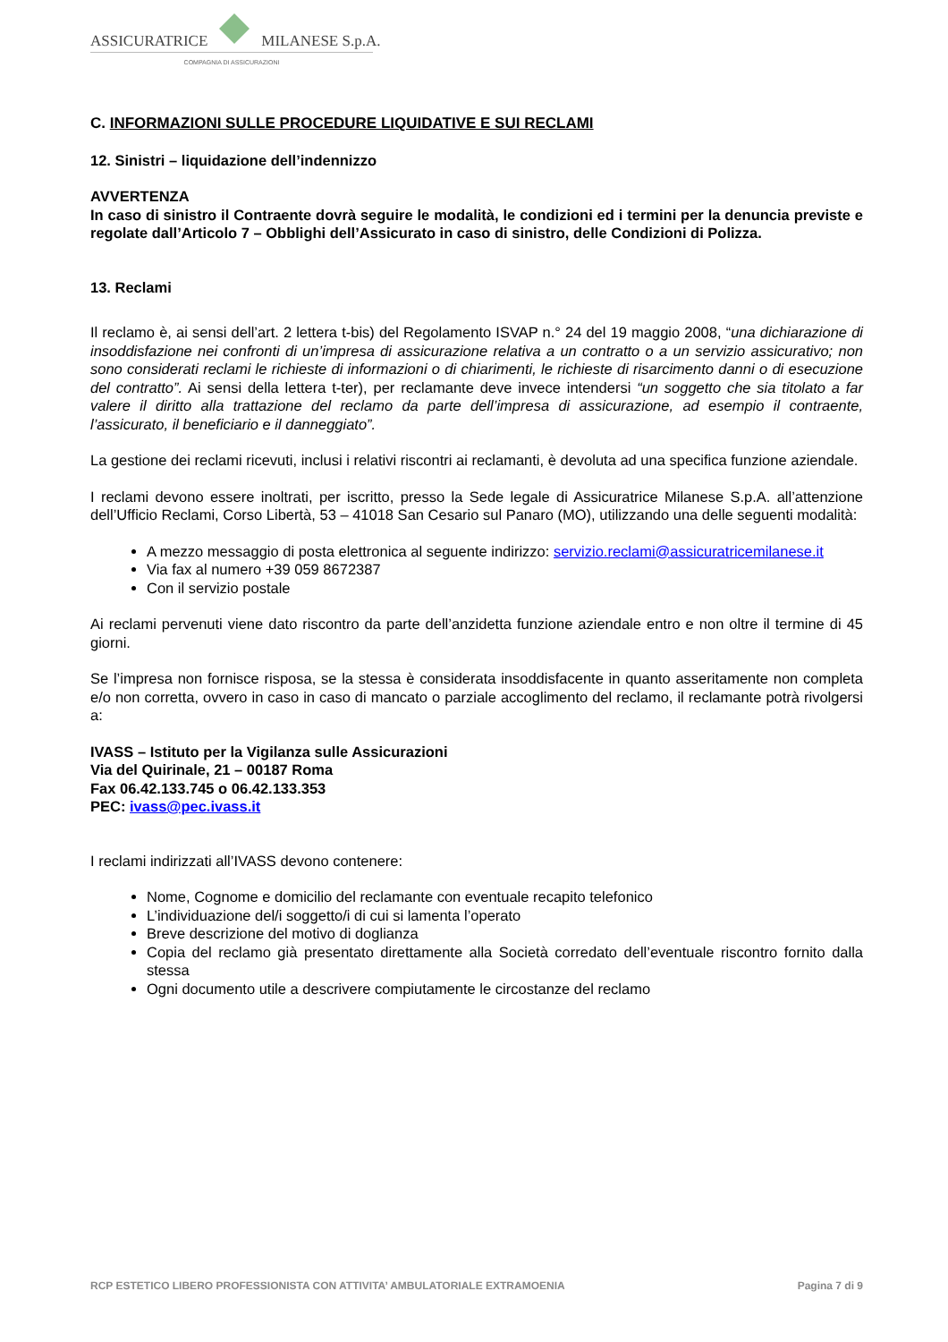ASSICURATRICE
MILANESE S.p.A.
COMPAGNIA DI ASSICURAZIONI
C. INFORMAZIONI SULLE PROCEDURE LIQUIDATIVE E SUI RECLAMI
12. Sinistri – liquidazione dell’indennizzo
AVVERTENZA
In caso di sinistro il Contraente dovrà seguire le modalità, le condizioni ed i termini per la denuncia previste e regolate dall’Articolo 7 – Obblighi dell’Assicurato in caso di sinistro, delle Condizioni di Polizza.
13. Reclami
Il reclamo è, ai sensi dell’art. 2 lettera t-bis) del Regolamento ISVAP n.° 24 del 19 maggio 2008, “una dichiarazione di insoddisfazione nei confronti di un’impresa di assicurazione relativa a un contratto o a un servizio assicurativo; non sono considerati reclami le richieste di informazioni o di chiarimenti, le richieste di risarcimento danni o di esecuzione del contratto”. Ai sensi della lettera t-ter), per reclamante deve invece intendersi “un soggetto che sia titolato a far valere il diritto alla trattazione del reclamo da parte dell’impresa di assicurazione, ad esempio il contraente, l’assicurato, il beneficiario e il danneggiato”.
La gestione dei reclami ricevuti, inclusi i relativi riscontri ai reclamanti, è devoluta ad una specifica funzione aziendale.
I reclami devono essere inoltrati, per iscritto, presso la Sede legale di Assicuratrice Milanese S.p.A. all’attenzione dell’Ufficio Reclami, Corso Libertà, 53 – 41018 San Cesario sul Panaro (MO), utilizzando una delle seguenti modalità:
A mezzo messaggio di posta elettronica al seguente indirizzo: servizio.reclami@assicuratricemilanese.it
Via fax al numero +39 059 8672387
Con il servizio postale
Ai reclami pervenuti viene dato riscontro da parte dell’anzidetta funzione aziendale entro e non oltre il termine di 45 giorni.
Se l’impresa non fornisce risposa, se la stessa è considerata insoddisfacente in quanto asseritamente non completa e/o non corretta, ovvero in caso in caso di mancato o parziale accoglimento del reclamo, il reclamante potrà rivolgersi a:
IVASS – Istituto per la Vigilanza sulle Assicurazioni
Via del Quirinale, 21 – 00187 Roma
Fax 06.42.133.745 o 06.42.133.353
PEC: ivass@pec.ivass.it
I reclami indirizzati all’IVASS devono contenere:
Nome, Cognome e domicilio del reclamante con eventuale recapito telefonico
L’individuazione del/i soggetto/i di cui si lamenta l’operato
Breve descrizione del motivo di doglianza
Copia del reclamo già presentato direttamente alla Società corredato dell’eventuale riscontro fornito dalla stessa
Ogni documento utile a descrivere compiutamente le circostanze del reclamo
RCP ESTETICO LIBERO PROFESSIONISTA CON ATTIVITA’ AMBULATORIALE EXTRAMOENIA Pagina 7 di 9